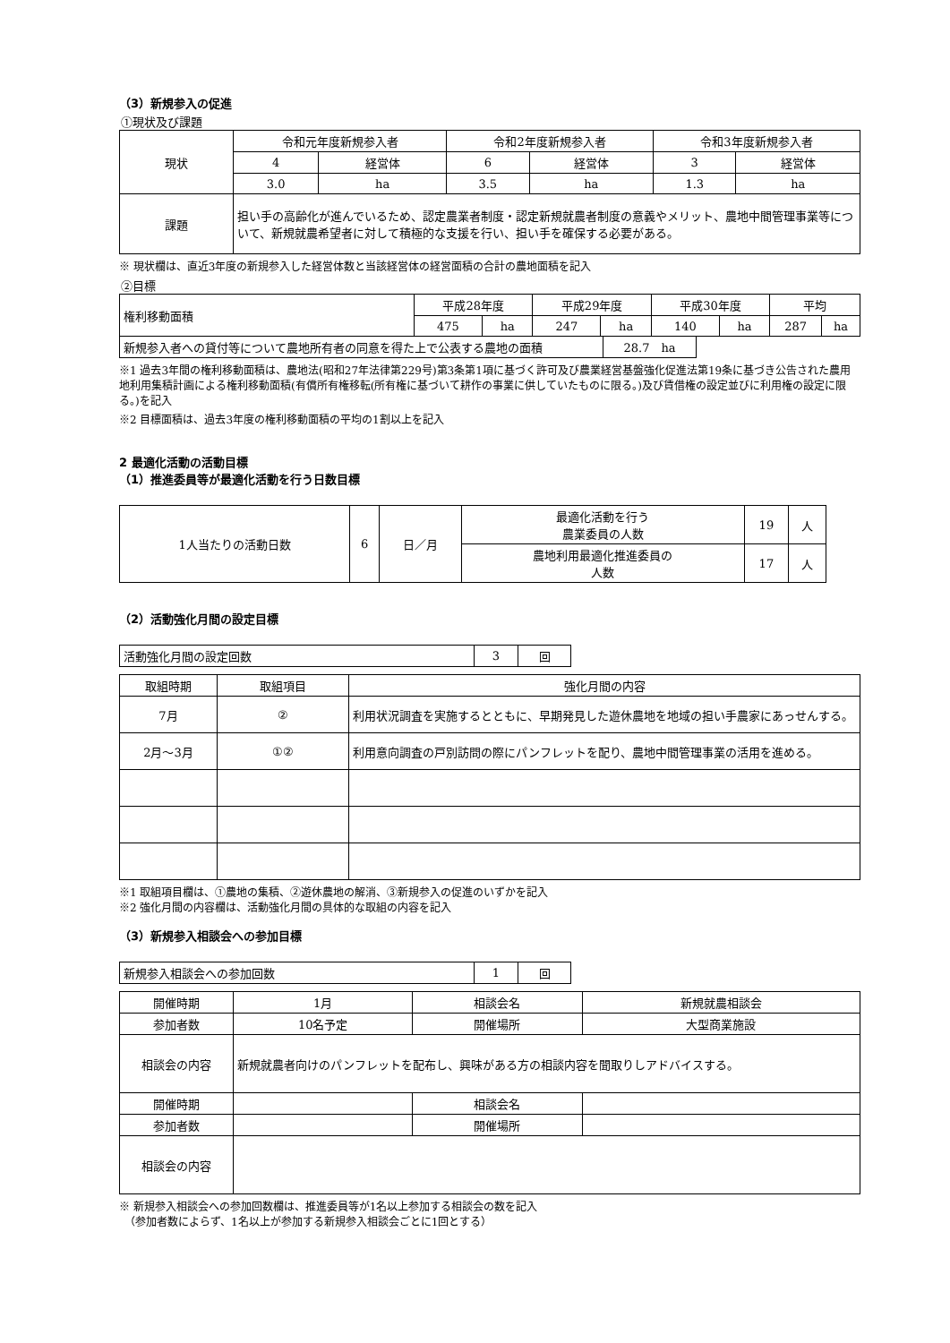（3）新規参入の促進
①現状及び課題
| 現状 | 令和元年度新規参入者 | | 令和2年度新規参入者 | | 令和3年度新規参入者 | |
| | 4 | 経営体 | 6 | 経営体 | 3 | 経営体 |
| | 3.0 | ha | 3.5 | ha | 1.3 | ha |
| 課題 | 担い手の高齢化が進んでいるため、認定農業者制度・認定新規就農者制度の意義やメリット、農地中間管理事業等について、新規就農希望者に対して積極的な支援を行い、担い手を確保する必要がある。 | | | | | |
※ 現状欄は、直近3年度の新規参入した経営体数と当該経営体の経営面積の合計の農地面積を記入
②目標
| 権利移動面積 | 平成28年度 | | 平成29年度 | | 平成30年度 | | 平均 | |
| | 475 | ha | 247 | ha | 140 | ha | 287 | ha |
| 新規参入者への貸付等について農地所有者の同意を得た上で公表する農地の面積 | 28.7 ha |
※1 過去3年間の権利移動面積は、農地法(昭和27年法律第229号)第3条第1項に基づく許可及び農業経営基盤強化促進法第19条に基づき公告された農用地利用集積計画による権利移動面積(有償所有権移転(所有権に基づいて耕作の事業に供していたものに限る。)及び賃借権の設定並びに利用権の設定に限る。)を記入
※2 目標面積は、過去3年度の権利移動面積の平均の1割以上を記入
2 最適化活動の活動目標
（1）推進委員等が最適化活動を行う日数目標
| 1人当たりの活動日数 | 6 | 日／月 | 最適化活動を行う 農業委員の人数 | 19 | 人 |
| | | | 農地利用最適化推進委員の 人数 | 17 | 人 |
（2）活動強化月間の設定目標
| 活動強化月間の設定回数 | 3 | 回 |
| 取組時期 | 取組項目 | 強化月間の内容 |
| 7月 | ② | 利用状況調査を実施するとともに、早期発見した遊休農地を地域の担い手農家にあっせんする。 |
| 2月～3月 | ①② | 利用意向調査の戸別訪問の際にパンフレットを配り、農地中間管理事業の活用を進める。 |
※1 取組項目欄は、①農地の集積、②遊休農地の解消、③新規参入の促進のいずかを記入
※2 強化月間の内容欄は、活動強化月間の具体的な取組の内容を記入
（3）新規参入相談会への参加目標
| 新規参入相談会への参加回数 | 1 | 回 |
| 開催時期 | 1月 | 相談会名 | 新規就農相談会 |
| 参加者数 | 10名予定 | 開催場所 | 大型商業施設 |
| 相談会の内容 | 新規就農者向けのパンフレットを配布し、興味がある方の相談内容を聞取りしアドバイスする。 | | |
| 開催時期 | | 相談会名 | |
| 参加者数 | | 開催場所 | |
| 相談会の内容 | | | |
※ 新規参入相談会への参加回数欄は、推進委員等が1名以上参加する相談会の数を記入
　（参加者数によらず、1名以上が参加する新規参入相談会ごとに1回とする）